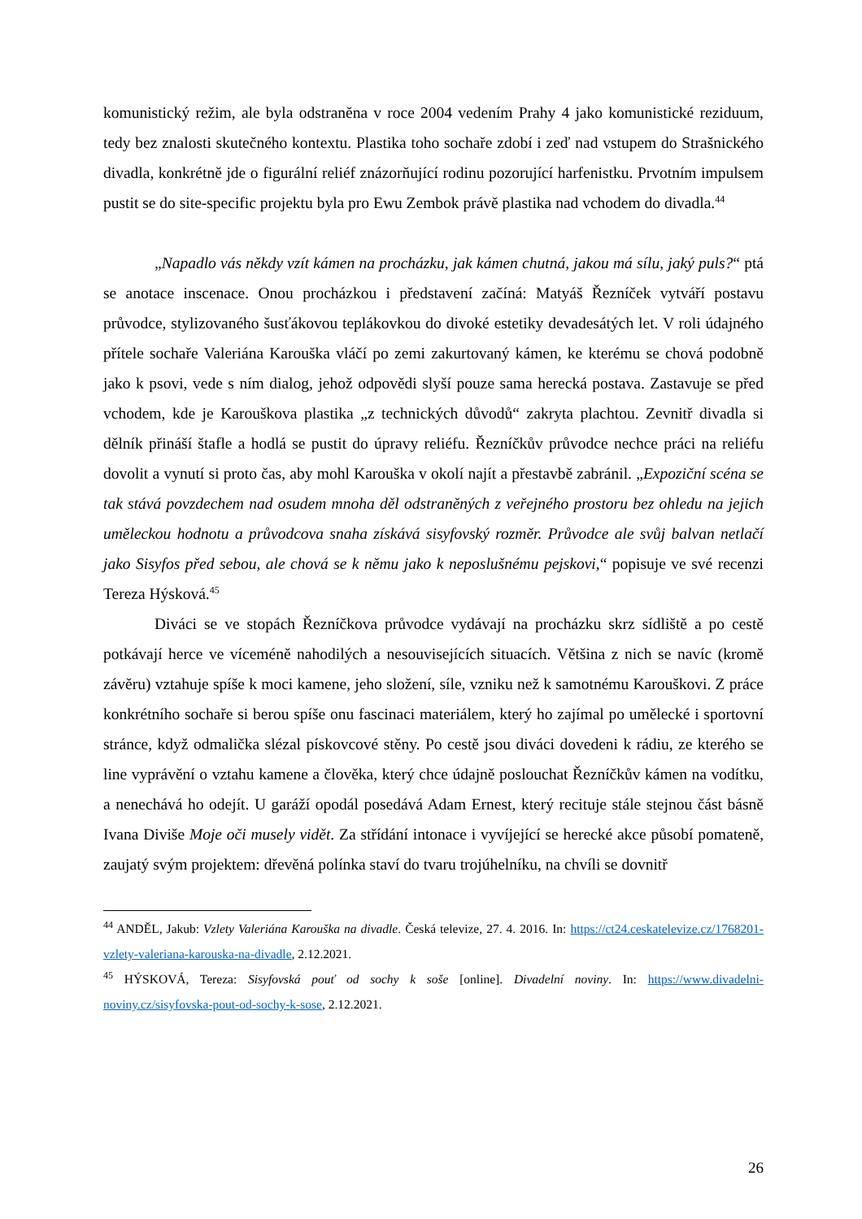komunistický režim, ale byla odstraněna v roce 2004 vedením Prahy 4 jako komunistické reziduum, tedy bez znalosti skutečného kontextu. Plastika toho sochaře zdobí i zeď nad vstupem do Strašnického divadla, konkrétně jde o figurální reliéf znázorňující rodinu pozorující harfenistku. Prvotním impulsem pustit se do site-specific projektu byla pro Ewu Zembok právě plastika nad vchodem do divadla.<sup>44</sup>
„Napadlo vás někdy vzít kámen na procházku, jak kámen chutná, jakou má sílu, jaký puls?“ ptá se anotace inscenace. Onou procházkou i představení začíná: Matyáš Řezníček vytváří postavu průvodce, stylizovaného šusťákovou teplákovkou do divoké estetiky devadesátých let. V roli údajného přítele sochaře Valeriána Karouška vláčí po zemi zakurtovaný kámen, ke kterému se chová podobně jako k psovi, vede s ním dialog, jehož odpovědi slyší pouze sama herecká postava. Zastavuje se před vchodem, kde je Karouškova plastika „z technických důvodů“ zakryta plachtou. Zevnitř divadla si dělník přináší štafle a hodlá se pustit do úpravy reliéfu. Řezníčkův průvodce nechce práci na reliéfu dovolit a vynutí si proto čas, aby mohl Karouška v okolí najít a přestavbě zabránil. „Expoziční scéna se tak stává povzdechem nad osudem mnoha děl odstraněných z veřejného prostoru bez ohledu na jejich uměleckou hodnotu a průvodcova snaha získává sisyfovský rozměr. Průvodce ale svůj balvan netlačí jako Sisyfos před sebou, ale chová se k němu jako k neposlušnému pejskovi,“ popisuje ve své recenzi Tereza Hýsková.<sup>45</sup>
Diváci se ve stopách Řezníčkova průvodce vydávají na procházku skrz sídliště a po cestě potkávají herce ve víceméně nahodilých a nesouvisejících situacích. Většina z nich se navíc (kromě závěru) vztahuje spíše k moci kamene, jeho složení, síle, vzniku než k samotnému Karouškovi. Z práce konkrétního sochaře si berou spíše onu fascinaci materiálem, který ho zajímal po umělecké i sportovní stránce, když odmalička slézal pískovcové stěny. Po cestě jsou diváci dovedeni k rádiu, ze kterého se line vyprávění o vztahu kamene a člověka, který chce údajně poslouchat Řezníčkův kámen na vodítku, a nenechává ho odejít. U garáží opodál posedává Adam Ernest, který recituje stále stejnou část básně Ivana Diviše Moje oči musely vidět. Za střídání intonace i vyvíjející se herecké akce působí pomateně, zaujatý svým projektem: dřevěná polínka staví do tvaru trojúhelníku, na chvíli se dovnitř
<sup>44</sup> ANDĚL, Jakub: Vzlety Valeriána Karouška na divadle. Česká televize, 27. 4. 2016. In: https://ct24.ceskatelevize.cz/1768201-vzlety-valeriana-karouska-na-divadle, 2.12.2021.
<sup>45</sup> HÝSKOVÁ, Tereza: Sisyfovská pouť od sochy k soše [online]. Divadelní noviny. In: https://www.divadelni-noviny.cz/sisyfovska-pout-od-sochy-k-sose, 2.12.2021.
26